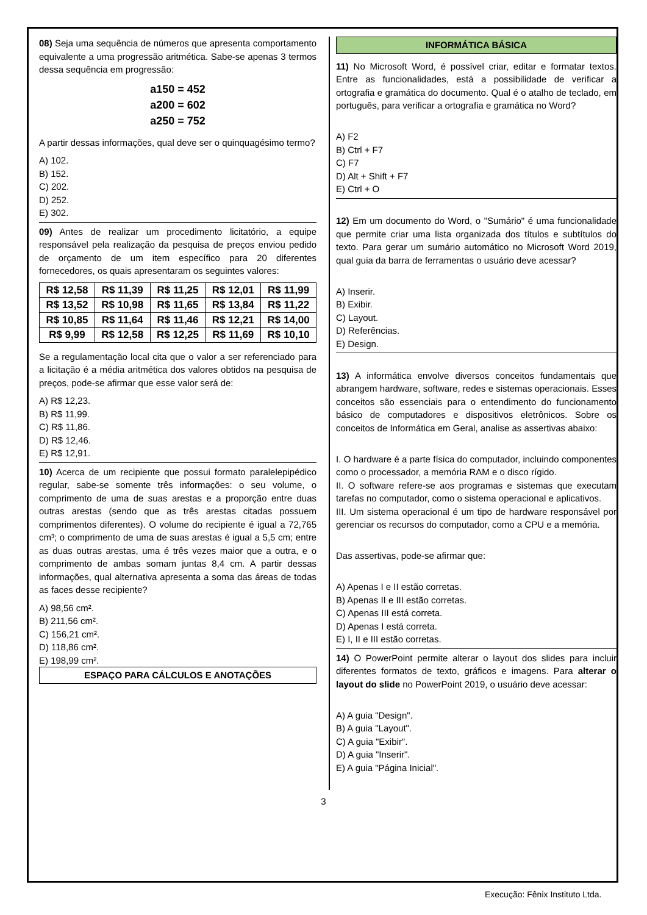08) Seja uma sequência de números que apresenta comportamento equivalente a uma progressão aritmética. Sabe-se apenas 3 termos dessa sequência em progressão:
a150 = 452
a200 = 602
a250 = 752
A partir dessas informações, qual deve ser o quinquagésimo termo?
A) 102.
B) 152.
C) 202.
D) 252.
E) 302.
09) Antes de realizar um procedimento licitatório, a equipe responsável pela realização da pesquisa de preços enviou pedido de orçamento de um item específico para 20 diferentes fornecedores, os quais apresentaram os seguintes valores:
| R$ 12,58 | R$ 11,39 | R$ 11,25 | R$ 12,01 | R$ 11,99 |
| R$ 13,52 | R$ 10,98 | R$ 11,65 | R$ 13,84 | R$ 11,22 |
| R$ 10,85 | R$ 11,64 | R$ 11,46 | R$ 12,21 | R$ 14,00 |
| R$ 9,99 | R$ 12,58 | R$ 12,25 | R$ 11,69 | R$ 10,10 |
Se a regulamentação local cita que o valor a ser referenciado para a licitação é a média aritmética dos valores obtidos na pesquisa de preços, pode-se afirmar que esse valor será de:
A) R$ 12,23.
B) R$ 11,99.
C) R$ 11,86.
D) R$ 12,46.
E) R$ 12,91.
10) Acerca de um recipiente que possui formato paralelepipédico regular, sabe-se somente três informações: o seu volume, o comprimento de uma de suas arestas e a proporção entre duas outras arestas (sendo que as três arestas citadas possuem comprimentos diferentes). O volume do recipiente é igual a 72,765 cm³; o comprimento de uma de suas arestas é igual a 5,5 cm; entre as duas outras arestas, uma é três vezes maior que a outra, e o comprimento de ambas somam juntas 8,4 cm. A partir dessas informações, qual alternativa apresenta a soma das áreas de todas as faces desse recipiente?
A) 98,56 cm².
B) 211,56 cm².
C) 156,21 cm².
D) 118,86 cm².
E) 198,99 cm².
ESPAÇO PARA CÁLCULOS E ANOTAÇÕES
INFORMÁTICA BÁSICA
11) No Microsoft Word, é possível criar, editar e formatar textos. Entre as funcionalidades, está a possibilidade de verificar a ortografia e gramática do documento. Qual é o atalho de teclado, em português, para verificar a ortografia e gramática no Word?
A) F2
B) Ctrl + F7
C) F7
D) Alt + Shift + F7
E) Ctrl + O
12) Em um documento do Word, o "Sumário" é uma funcionalidade que permite criar uma lista organizada dos títulos e subtítulos do texto. Para gerar um sumário automático no Microsoft Word 2019, qual guia da barra de ferramentas o usuário deve acessar?
A) Inserir.
B) Exibir.
C) Layout.
D) Referências.
E) Design.
13) A informática envolve diversos conceitos fundamentais que abrangem hardware, software, redes e sistemas operacionais. Esses conceitos são essenciais para o entendimento do funcionamento básico de computadores e dispositivos eletrônicos. Sobre os conceitos de Informática em Geral, analise as assertivas abaixo:
I. O hardware é a parte física do computador, incluindo componentes como o processador, a memória RAM e o disco rígido.
II. O software refere-se aos programas e sistemas que executam tarefas no computador, como o sistema operacional e aplicativos.
III. Um sistema operacional é um tipo de hardware responsável por gerenciar os recursos do computador, como a CPU e a memória.
Das assertivas, pode-se afirmar que:
A) Apenas I e II estão corretas.
B) Apenas II e III estão corretas.
C) Apenas III está correta.
D) Apenas I está correta.
E) I, II e III estão corretas.
14) O PowerPoint permite alterar o layout dos slides para incluir diferentes formatos de texto, gráficos e imagens. Para alterar o layout do slide no PowerPoint 2019, o usuário deve acessar:
A) A guia "Design".
B) A guia "Layout".
C) A guia "Exibir".
D) A guia "Inserir".
E) A guia "Página Inicial".
3
Execução: Fênix Instituto Ltda.